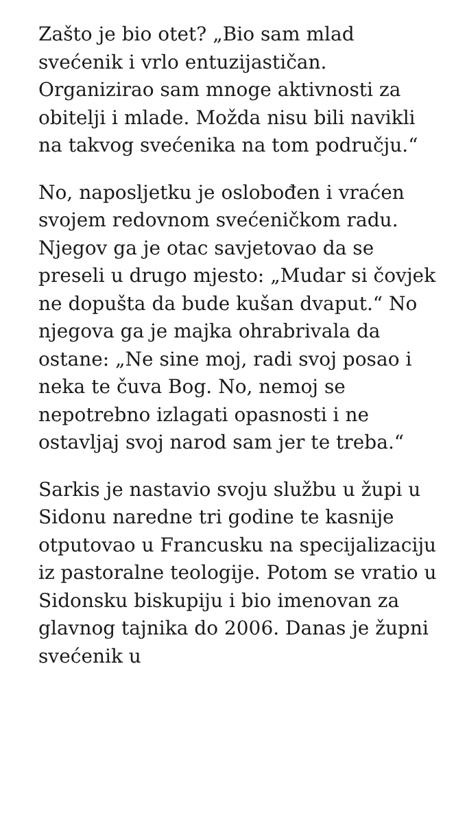Zašto je bio otet? „Bio sam mlad svećenik i vrlo entuzijastičan. Organizirao sam mnoge aktivnosti za obitelji i mlade. Možda nisu bili navikli na takvog svećenika na tom području.“
No, naposljetku je oslobođen i vraćen svojem redovnom svećeničkom radu. Njegov ga je otac savjetovao da se preseli u drugo mjesto: „Mudar si čovjek ne dopušta da bude kušan dvaput.“ No njegova ga je majka ohrabrivala da ostane: „Ne sine moj, radi svoj posao i neka te čuva Bog. No, nemoj se nepotrebno izlagati opasnosti i ne ostavljaj svoj narod sam jer te treba.“
Sarkis je nastavio svoju službu u župi u Sidonu naredne tri godine te kasnije otputovao u Francusku na specijalizaciju iz pastoralne teologije. Potom se vratio u Sidonsku biskupiju i bio imenovan za glavnog tajnika do 2006. Danas je župni svećenik u